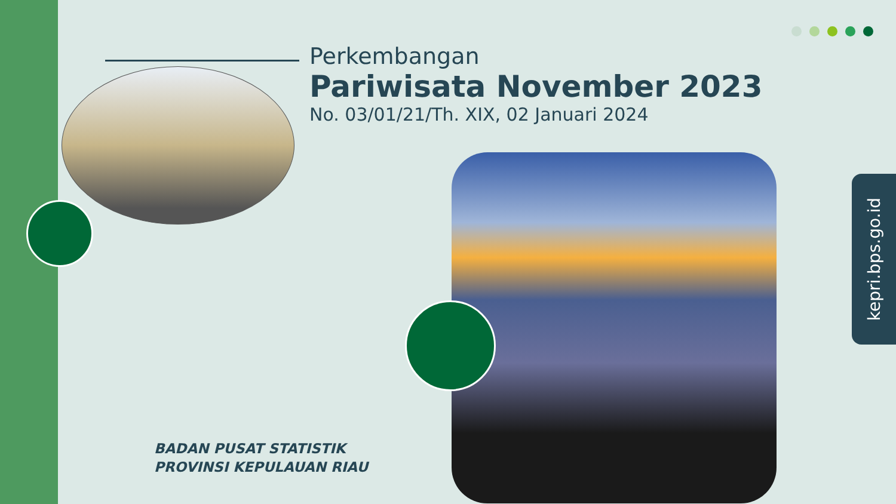Perkembangan
Pariwisata November 2023
No. 03/01/21/Th. XIX, 02 Januari 2024
kepri.bps.go.id
BADAN PUSAT STATISTIK
PROVINSI KEPULAUAN RIAU